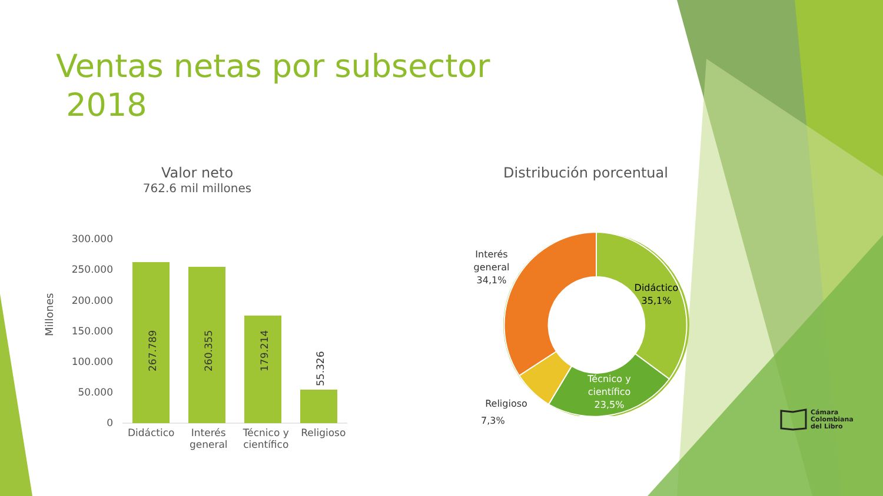Ventas netas por subsector
2018
Valor neto
762.6 mil millones
Millones
300.000
250.000
200.000
150.000
100.000
50.000
0
267.789
260.355
179.214
55.326
Didáctico Interés general Técnico y científico Religioso
Distribución porcentual
Interés
general
34,1%
Didáctico
35,1%
Técnico y
científico
23,5%
Religioso
7,3%
Cámara
Colombiana
del Libro